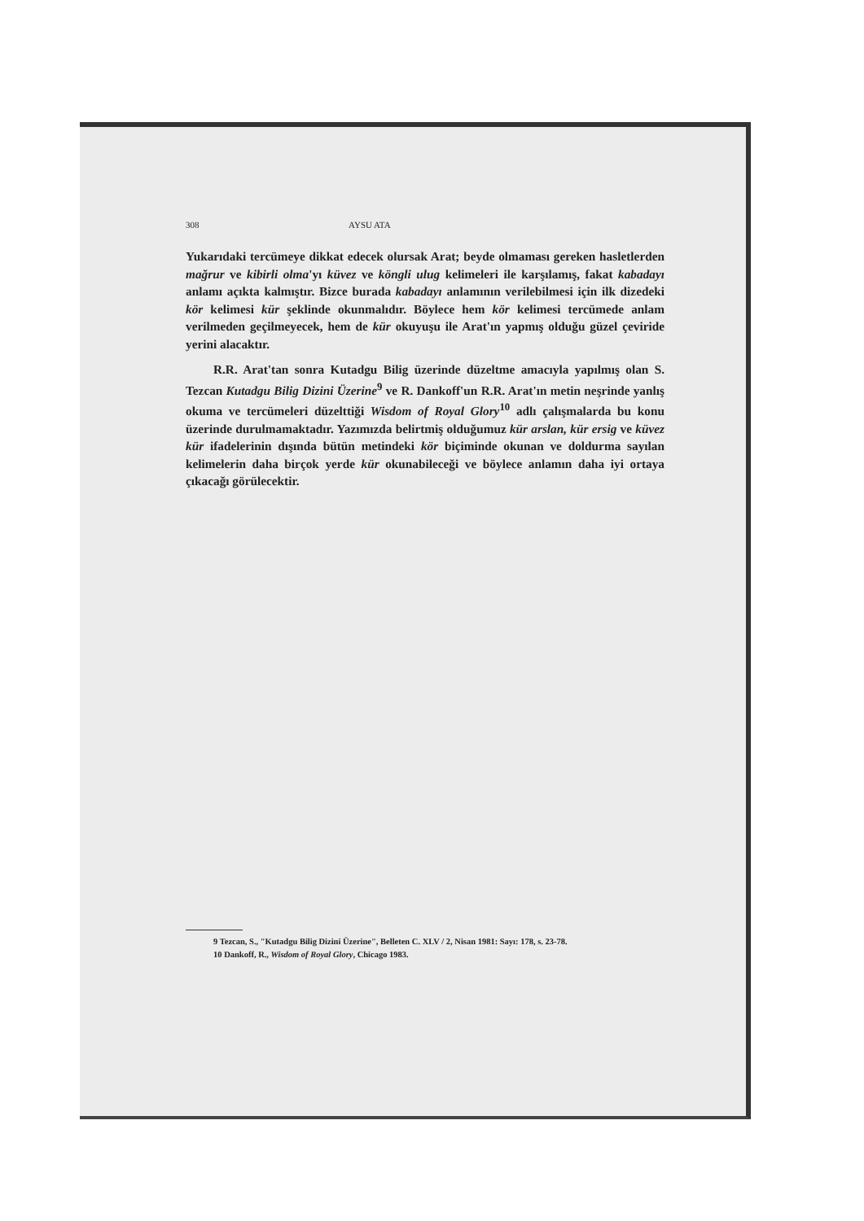308 AYSU ATA
Yukarıdaki tercümeye dikkat edecek olursak Arat; beyde olmaması gereken hasletlerden mağrur ve kibirli olma'yı küvez ve köngli ulug kelimeleri ile karşılamış, fakat kabadayı anlamı açıkta kalmıştır. Bizce burada kabadayı anlamının verilebilmesi için ilk dizedeki kör kelimesi kür şeklinde okunmalıdır. Böylece hem kör kelimesi tercümede anlam verilmeden geçilmeyecek, hem de kür okuyuşu ile Arat'ın yapmış olduğu güzel çeviride yerini alacaktır.
R.R. Arat'tan sonra Kutadgu Bilig üzerinde düzeltme amacıyla yapılmış olan S. Tezcan Kutadgu Bilig Dizini Üzerine<sup>9</sup> ve R. Dankoff'un R.R. Arat'ın metin neşrinde yanlış okuma ve tercümeleri düzelttiği Wisdom of Royal Glory<sup>10</sup> adlı çalışmalarda bu konu üzerinde durulmamaktadır. Yazımızda belirtmiş olduğumuz kür arslan, kür ersig ve küvez kür ifadelerinin dışında bütün metindeki kör biçiminde okunan ve doldurma sayılan kelimelerin daha birçok yerde kür okunabileceği ve böylece anlamın daha iyi ortaya çıkacağı görülecektir.
9 Tezcan, S., "Kutadgu Bilig Dizini Üzerine", Belleten C. XLV / 2, Nisan 1981: Sayı: 178, s. 23-78.
10 Dankoff, R., Wisdom of Royal Glory, Chicago 1983.